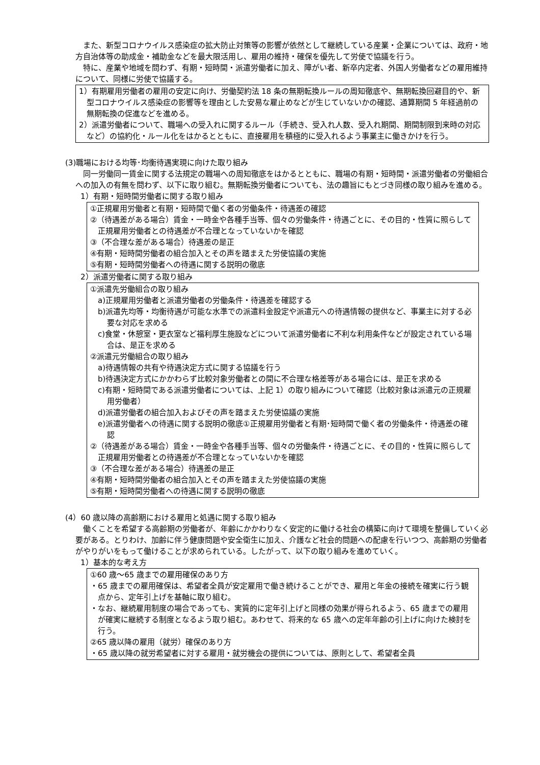また、新型コロナウイルス感染症の拡大防止対策等の影響が依然として継続している産業・企業については、政府・地方自治体等の助成金・補助金などを最大限活用し、雇用の維持・確保を優先して労使で協議を行う。
特に、産業や地域を問わず、有期・短時間・派遣労働者に加え、障がい者、新卒内定者、外国人労働者などの雇用維持について、同様に労使で協議する。
1）有期雇用労働者の雇用の安定に向け、労働契約法 18 条の無期転換ルールの周知徹底や、無期転換回避目的や、新型コロナウイルス感染症の影響等を理由とした安易な雇止めなどが生じていないかの確認、通算期間 5 年経過前の無期転換の促進などを進める。
2）派遣労働者について、職場への受入れに関するルール（手続き、受入れ人数、受入れ期間、期間制限到来時の対応など）の協約化・ルール化をはかるとともに、直接雇用を積極的に受入れるよう事業主に働きかけを行う。
(3)職場における均等･均衡待遇実現に向けた取り組み
同一労働同一賃金に関する法規定の職場への周知徹底をはかるとともに、職場の有期・短時間・派遣労働者の労働組合への加入の有無を問わず、以下に取り組む。無期転換労働者についても、法の趣旨にもとづき同様の取り組みを進める。
1）有期・短時間労働者に関する取り組み
①正規雇用労働者と有期・短時間で働く者の労働条件・待遇差の確認
②（待遇差がある場合）賃金・一時金や各種手当等、個々の労働条件・待遇ごとに、その目的・性質に照らして正規雇用労働者との待遇差が不合理となっていないかを確認
③（不合理な差がある場合）待遇差の是正
④有期・短時間労働者の組合加入とその声を踏まえた労使協議の実施
⑤有期・短時間労働者への待遇に関する説明の徹底
2）派遣労働者に関する取り組み
①派遣先労働組合の取り組み
a)正規雇用労働者と派遣労働者の労働条件・待遇差を確認する
b)派遣先均等・均衡待遇が可能な水準での派遣料金設定や派遣元への待遇情報の提供など、事業主に対する必要な対応を求める
c)食堂・休憩室・更衣室など福利厚生施設などについて派遣労働者に不利な利用条件などが設定されている場合は、是正を求める
②派遣元労働組合の取り組み
a)待遇情報の共有や待遇決定方式に関する協議を行う
b)待遇決定方式にかかわらず比較対象労働者との間に不合理な格差等がある場合には、是正を求める
c)有期・短時間である派遣労働者については、上記 1）の取り組みについて確認（比較対象は派遣元の正規雇用労働者）
d)派遣労働者の組合加入およびその声を踏まえた労使協議の実施
e)派遣労働者への待遇に関する説明の徹底①正規雇用労働者と有期･短時間で働く者の労働条件・待遇差の確認
②（待遇差がある場合）賃金・一時金や各種手当等、個々の労働条件・待遇ごとに、その目的・性質に照らして正規雇用労働者との待遇差が不合理となっていないかを確認
③（不合理な差がある場合）待遇差の是正
④有期・短時間労働者の組合加入とその声を踏まえた労使協議の実施
⑤有期・短時間労働者への待遇に関する説明の徹底
(4）60 歳以降の高齢期における雇用と処遇に関する取り組み
働くことを希望する高齢期の労働者が、年齢にかかわりなく安定的に働ける社会の構築に向けて環境を整備していく必要がある。とりわけ、加齢に伴う健康問題や安全衛生に加え、介護など社会的問題への配慮を行いつつ、高齢期の労働者がやりがいをもって働けることが求められている。したがって、以下の取り組みを進めていく。
1）基本的な考え方
①60 歳～65 歳までの雇用確保のあり方
・65 歳までの雇用確保は、希望者全員が安定雇用で働き続けることができ、雇用と年金の接続を確実に行う観点から、定年引上げを基軸に取り組む。
・なお、継続雇用制度の場合であっても、実質的に定年引上げと同様の効果が得られるよう、65 歳までの雇用が確実に継続する制度となるよう取り組む。あわせて、将来的な 65 歳への定年年齢の引上げに向けた検討を行う。
②65 歳以降の雇用（就労）確保のあり方
・65 歳以降の就労希望者に対する雇用・就労機会の提供については、原則として、希望者全員